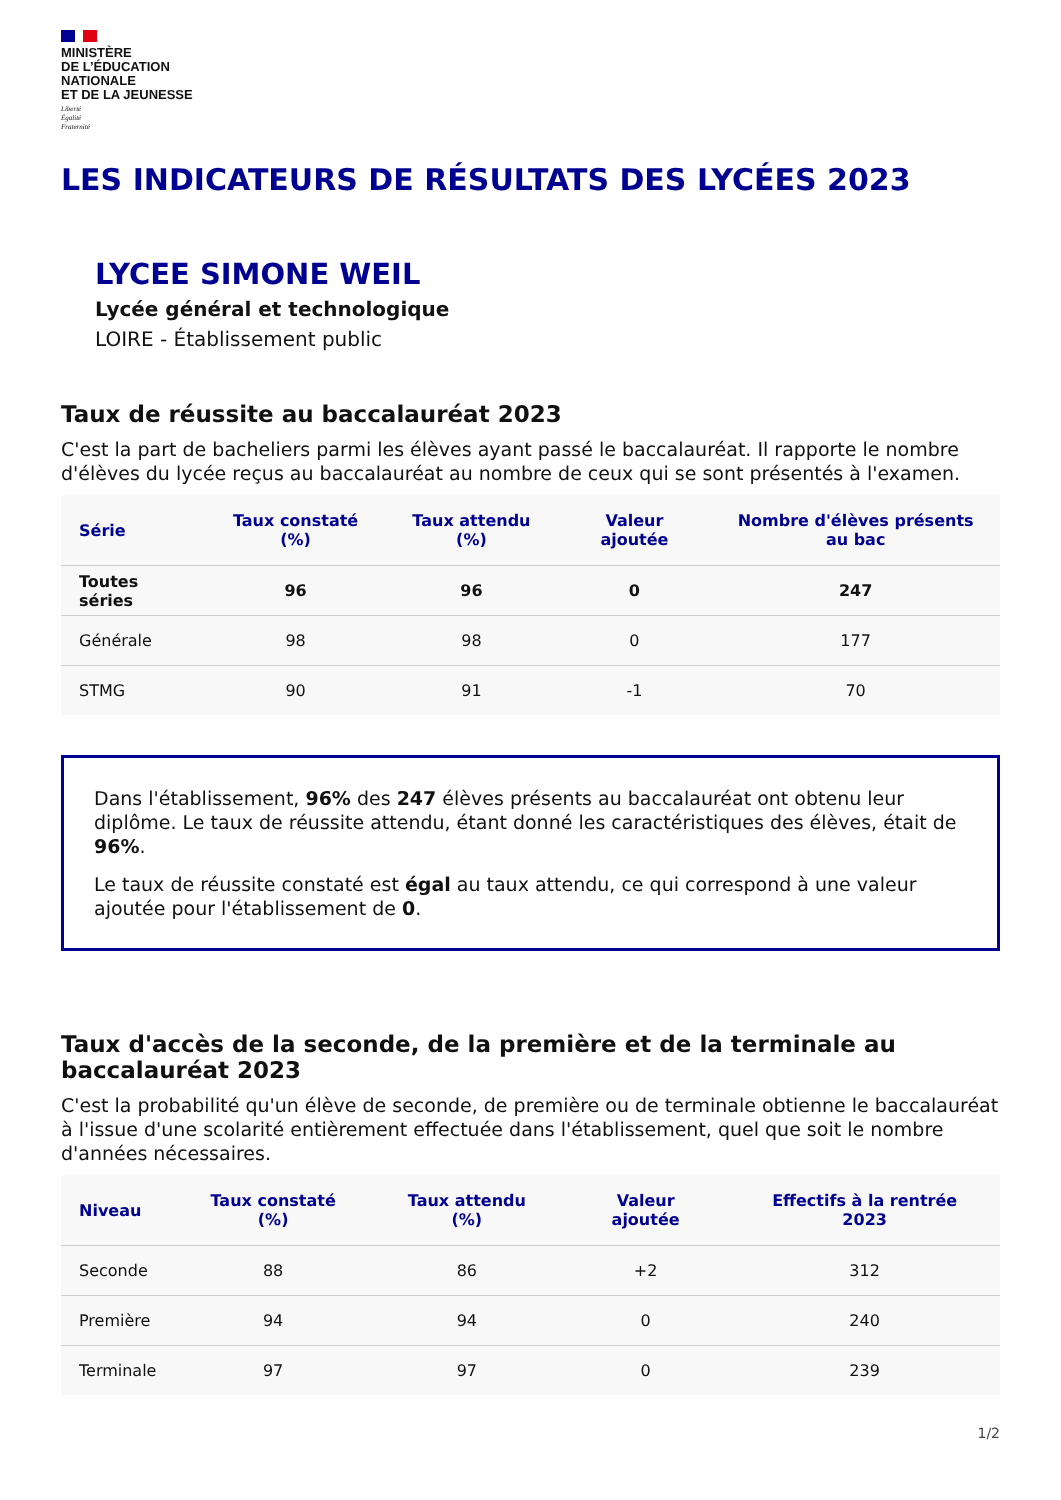MINISTÈRE
DE L’ÉDUCATION
NATIONALE
ET DE LA JEUNESSE
Liberté
Égalité
Fraternité
LES INDICATEURS DE RÉSULTATS DES LYCÉES 2023
LYCEE SIMONE WEIL
Lycée général et technologique
LOIRE - Établissement public
Taux de réussite au baccalauréat 2023
C'est la part de bacheliers parmi les élèves ayant passé le baccalauréat. Il rapporte le nombre d'élèves du lycée reçus au baccalauréat au nombre de ceux qui se sont présentés à l'examen.
| Série | Taux constaté (%) | Taux attendu (%) | Valeur ajoutée | Nombre d'élèves présents au bac |
| --- | --- | --- | --- | --- |
| Toutes séries | 96 | 96 | 0 | 247 |
| Générale | 98 | 98 | 0 | 177 |
| STMG | 90 | 91 | -1 | 70 |
Dans l'établissement, 96% des 247 élèves présents au baccalauréat ont obtenu leur diplôme. Le taux de réussite attendu, étant donné les caractéristiques des élèves, était de 96%.
Le taux de réussite constaté est égal au taux attendu, ce qui correspond à une valeur ajoutée pour l'établissement de 0.
Taux d'accès de la seconde, de la première et de la terminale au baccalauréat 2023
C'est la probabilité qu'un élève de seconde, de première ou de terminale obtienne le baccalauréat à l'issue d'une scolarité entièrement effectuée dans l'établissement, quel que soit le nombre d'années nécessaires.
| Niveau | Taux constaté (%) | Taux attendu (%) | Valeur ajoutée | Effectifs à la rentrée 2023 |
| --- | --- | --- | --- | --- |
| Seconde | 88 | 86 | +2 | 312 |
| Première | 94 | 94 | 0 | 240 |
| Terminale | 97 | 97 | 0 | 239 |
1/2